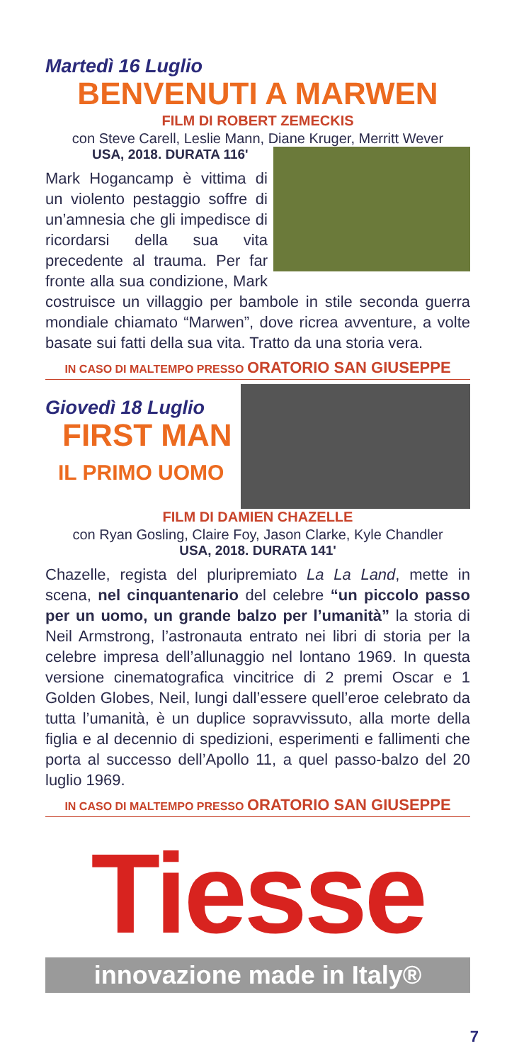Martedì 16 Luglio
BENVENUTI A MARWEN
FILM DI ROBERT ZEMECKIS
con Steve Carell, Leslie Mann, Diane Kruger, Merritt Wever
USA, 2018. DURATA 116'
Mark Hogancamp è vittima di un violento pestaggio soffre di un’amnesia che gli impedisce di ricordarsi della sua vita precedente al trauma. Per far fronte alla sua condizione, Mark costruisce un villaggio per bambole in stile seconda guerra mondiale chiamato “Marwen”, dove ricrea avventure, a volte basate sui fatti della sua vita. Tratto da una storia vera.
IN CASO DI MALTEMPO PRESSO ORATORIO SAN GIUSEPPE
Giovedì 18 Luglio
FIRST MAN
IL PRIMO UOMO
FILM DI DAMIEN CHAZELLE
con Ryan Gosling, Claire Foy, Jason Clarke, Kyle Chandler
USA, 2018. DURATA 141'
Chazelle, regista del pluripremiato La La Land, mette in scena, nel cinquantenario del celebre “un piccolo passo per un uomo, un grande balzo per l’umanità” la storia di Neil Armstrong, l’astronauta entrato nei libri di storia per la celebre impresa dell’allunaggio nel lontano 1969. In questa versione cinematografica vincitrice di 2 premi Oscar e 1 Golden Globes, Neil, lungi dall’essere quell’eroe celebrato da tutta l’umanità, è un duplice sopravvissuto, alla morte della figlia e al decennio di spedizioni, esperimenti e fallimenti che porta al successo dell’Apollo 11, a quel passo-balzo del 20 luglio 1969.
IN CASO DI MALTEMPO PRESSO ORATORIO SAN GIUSEPPE
Tiesse
innovazione made in Italy®
7